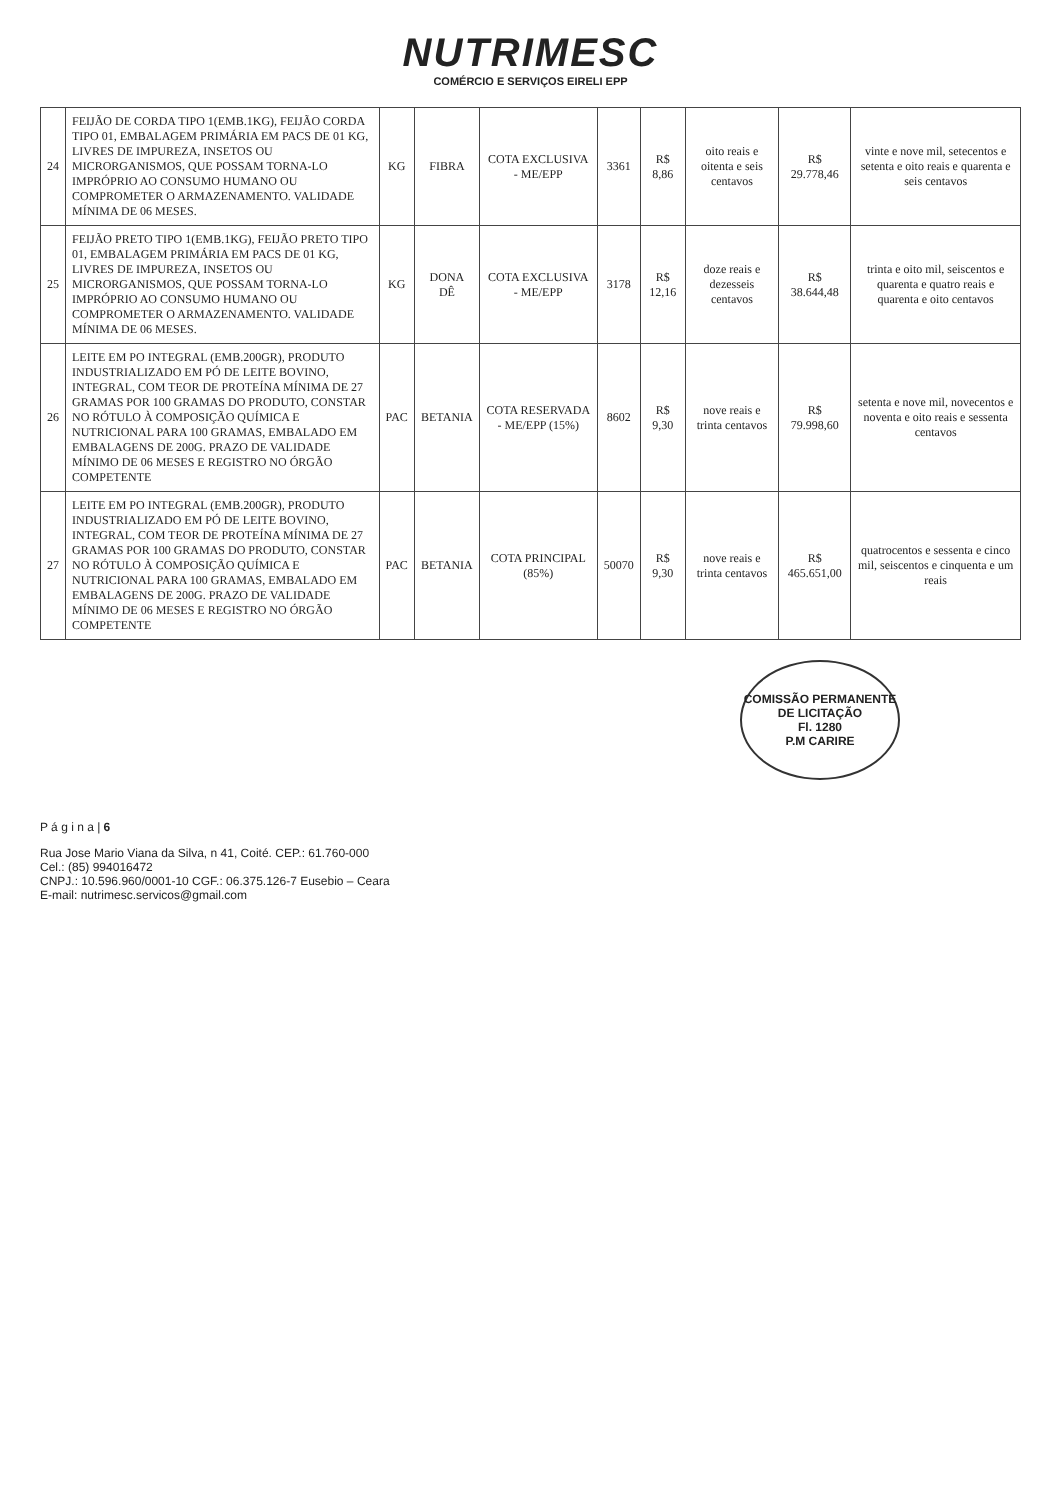NUTRIMESC
COMÉRCIO E SERVIÇOS EIRELI EPP
| 24 | FEIJÃO DE CORDA TIPO 1(EMB.1KG), FEIJÃO CORDA TIPO 01, EMBALAGEM PRIMÁRIA EM PACS DE 01 KG, LIVRES DE IMPUREZA, INSETOS OU MICRORGANISMOS, QUE POSSAM TORNA-LO IMPRÓPRIO AO CONSUMO HUMANO OU COMPROMETER O ARMAZENAMENTO. VALIDADE MÍNIMA DE 06 MESES. | KG | FIBRA | COTA EXCLUSIVA - ME/EPP | 3361 | R$ 8,86 | oito reais e oitenta e seis centavos | R$ 29.778,46 | vinte e nove mil, setecentos e setenta e oito reais e quarenta e seis centavos |
| 25 | FEIJÃO PRETO TIPO 1(EMB.1KG), FEIJÃO PRETO TIPO 01, EMBALAGEM PRIMÁRIA EM PACS DE 01 KG, LIVRES DE IMPUREZA, INSETOS OU MICRORGANISMOS, QUE POSSAM TORNA-LO IMPRÓPRIO AO CONSUMO HUMANO OU COMPROMETER O ARMAZENAMENTO. VALIDADE MÍNIMA DE 06 MESES. | KG | DONA DÊ | COTA EXCLUSIVA - ME/EPP | 3178 | R$ 12,16 | doze reais e dezesseis centavos | R$ 38.644,48 | trinta e oito mil, seiscentos e quarenta e quatro reais e quarenta e oito centavos |
| 26 | LEITE EM PO INTEGRAL (EMB.200GR), PRODUTO INDUSTRIALIZADO EM PÓ DE LEITE BOVINO, INTEGRAL, COM TEOR DE PROTEÍNA MÍNIMA DE 27 GRAMAS POR 100 GRAMAS DO PRODUTO, CONSTAR NO RÓTULO À COMPOSIÇÃO QUÍMICA E NUTRICIONAL PARA 100 GRAMAS, EMBALADO EM EMBALAGENS DE 200G. PRAZO DE VALIDADE MÍNIMO DE 06 MESES E REGISTRO NO ÓRGÃO COMPETENTE | PAC | BETANIA | COTA RESERVADA - ME/EPP (15%) | 8602 | R$ 9,30 | nove reais e trinta centavos | R$ 79.998,60 | setenta e nove mil, novecentos e noventa e oito reais e sessenta centavos |
| 27 | LEITE EM PO INTEGRAL (EMB.200GR), PRODUTO INDUSTRIALIZADO EM PÓ DE LEITE BOVINO, INTEGRAL, COM TEOR DE PROTEÍNA MÍNIMA DE 27 GRAMAS POR 100 GRAMAS DO PRODUTO, CONSTAR NO RÓTULO À COMPOSIÇÃO QUÍMICA E NUTRICIONAL PARA 100 GRAMAS, EMBALADO EM EMBALAGENS DE 200G. PRAZO DE VALIDADE MÍNIMO DE 06 MESES E REGISTRO NO ÓRGÃO COMPETENTE | PAC | BETANIA | COTA PRINCIPAL (85%) | 50070 | R$ 9,30 | nove reais e trinta centavos | R$ 465.651,00 | quatrocentos e sessenta e cinco mil, seiscentos e cinquenta e um reais |
COMISSÃO PERMANENTE DE LICITAÇÃO
Fl. 1280
P.M CARIRE
P á g i n a | 6
Rua Jose Mario Viana da Silva, n 41, Coité. CEP.: 61.760-000
Cel.: (85) 994016472
CNPJ.: 10.596.960/0001-10 CGF.: 06.375.126-7 Eusebio – Ceara
E-mail: nutrimesc.servicos@gmail.com